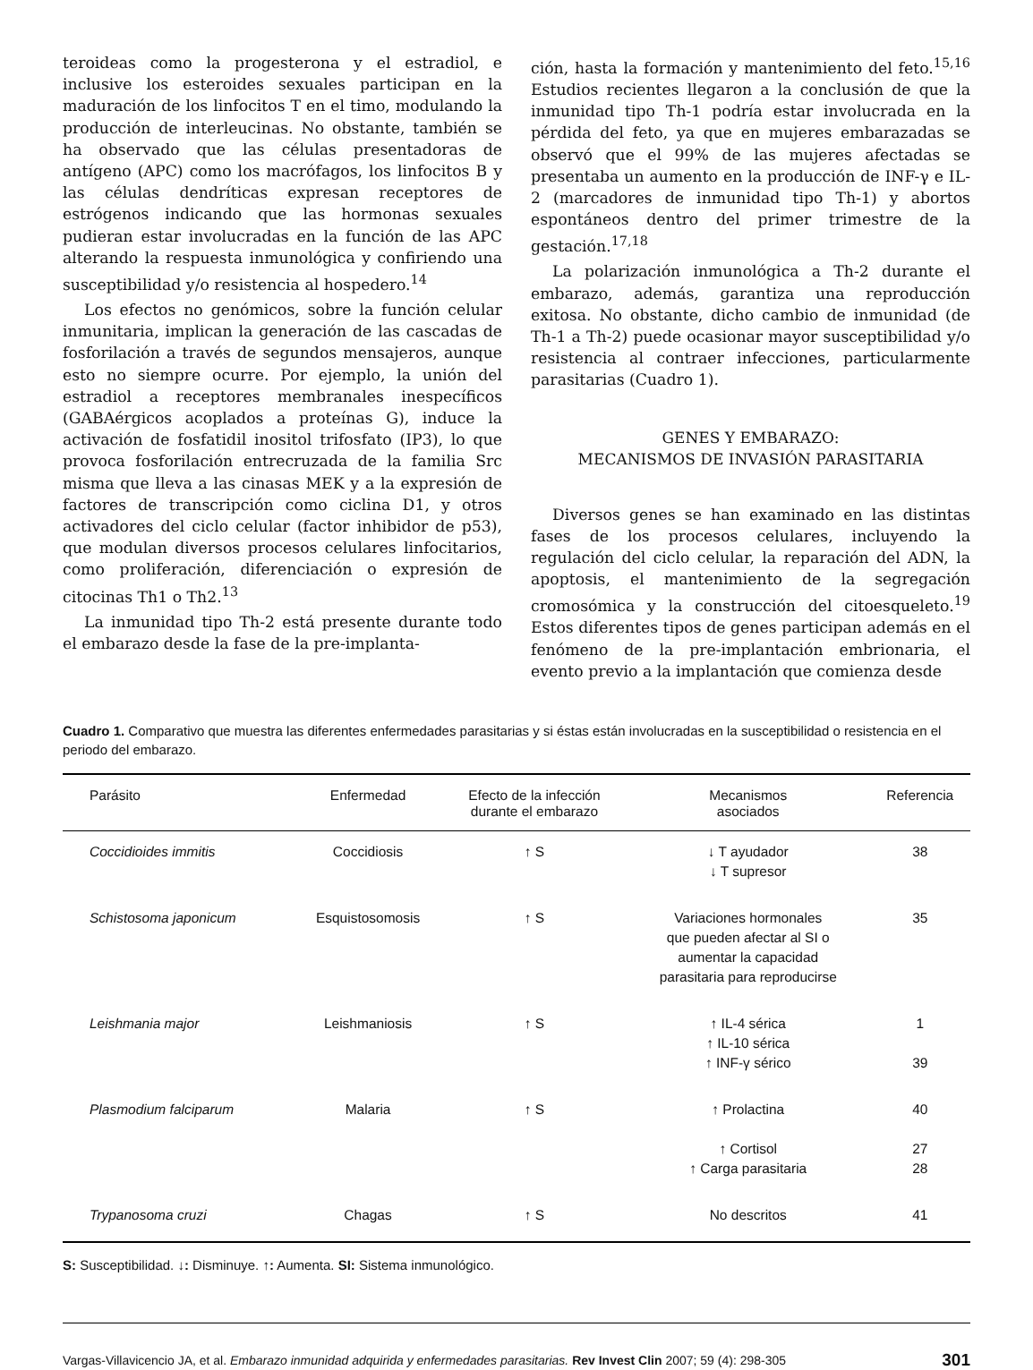teroideas como la progesterona y el estradiol, e inclusive los esteroides sexuales participan en la maduración de los linfocitos T en el timo, modulando la producción de interleucinas. No obstante, también se ha observado que las células presentadoras de antígeno (APC) como los macrófagos, los linfocitos B y las células dendríticas expresan receptores de estrógenos indicando que las hormonas sexuales pudieran estar involucradas en la función de las APC alterando la respuesta inmunológica y confiriendo una susceptibilidad y/o resistencia al hospedero.<sup>14</sup>
Los efectos no genómicos, sobre la función celular inmunitaria, implican la generación de las cascadas de fosforilación a través de segundos mensajeros, aunque esto no siempre ocurre. Por ejemplo, la unión del estradiol a receptores membranales inespecíficos (GABAérgicos acoplados a proteínas G), induce la activación de fosfatidil inositol trifosfato (IP3), lo que provoca fosforilación entrecruzada de la familia Src misma que lleva a las cinasas MEK y a la expresión de factores de transcripción como ciclina D1, y otros activadores del ciclo celular (factor inhibidor de p53), que modulan diversos procesos celulares linfocitarios, como proliferación, diferenciación o expresión de citocinas Th1 o Th2.<sup>13</sup>
La inmunidad tipo Th-2 está presente durante todo el embarazo desde la fase de la pre-implanta-
ción, hasta la formación y mantenimiento del feto.<sup>15,16</sup> Estudios recientes llegaron a la conclusión de que la inmunidad tipo Th-1 podría estar involucrada en la pérdida del feto, ya que en mujeres embarazadas se observó que el 99% de las mujeres afectadas se presentaba un aumento en la producción de INF-γ e IL-2 (marcadores de inmunidad tipo Th-1) y abortos espontáneos dentro del primer trimestre de la gestación.<sup>17,18</sup>
La polarización inmunológica a Th-2 durante el embarazo, además, garantiza una reproducción exitosa. No obstante, dicho cambio de inmunidad (de Th-1 a Th-2) puede ocasionar mayor susceptibilidad y/o resistencia al contraer infecciones, particularmente parasitarias (Cuadro 1).
GENES Y EMBARAZO:
MECANISMOS DE INVASIÓN PARASITARIA
Diversos genes se han examinado en las distintas fases de los procesos celulares, incluyendo la regulación del ciclo celular, la reparación del ADN, la apoptosis, el mantenimiento de la segregación cromosómica y la construcción del citoesqueleto.<sup>19</sup> Estos diferentes tipos de genes participan además en el fenómeno de la pre-implantación embrionaria, el evento previo a la implantación que comienza desde
Cuadro 1. Comparativo que muestra las diferentes enfermedades parasitarias y si éstas están involucradas en la susceptibilidad o resistencia en el periodo del embarazo.
| Parásito | Enfermedad | Efecto de la infección durante el embarazo | Mecanismos asociados | Referencia |
| --- | --- | --- | --- | --- |
| Coccidioides immitis | Coccidiosis | ↑ S | ↓ T ayudador ↓ T supresor | 38 |
| Schistosoma japonicum | Esquistosomosis | ↑ S | Variaciones hormonales que pueden afectar al SI o aumentar la capacidad parasitaria para reproducirse | 35 |
| Leishmania major | Leishmaniosis | ↑ S | ↑ IL-4 sérica ↑ IL-10 sérica ↑ INF-γ sérico | 1 39 |
| Plasmodium falciparum | Malaria | ↑ S | ↑ Prolactina ↑ Cortisol ↑ Carga parasitaria | 40 27 28 |
| Trypanosoma cruzi | Chagas | ↑ S | No descritos | 41 |
S: Susceptibilidad. ↓: Disminuye. ↑: Aumenta. SI: Sistema inmunológico.
Vargas-Villavicencio JA, et al. Embarazo inmunidad adquirida y enfermedades parasitarias. Rev Invest Clin 2007; 59 (4): 298-305 301